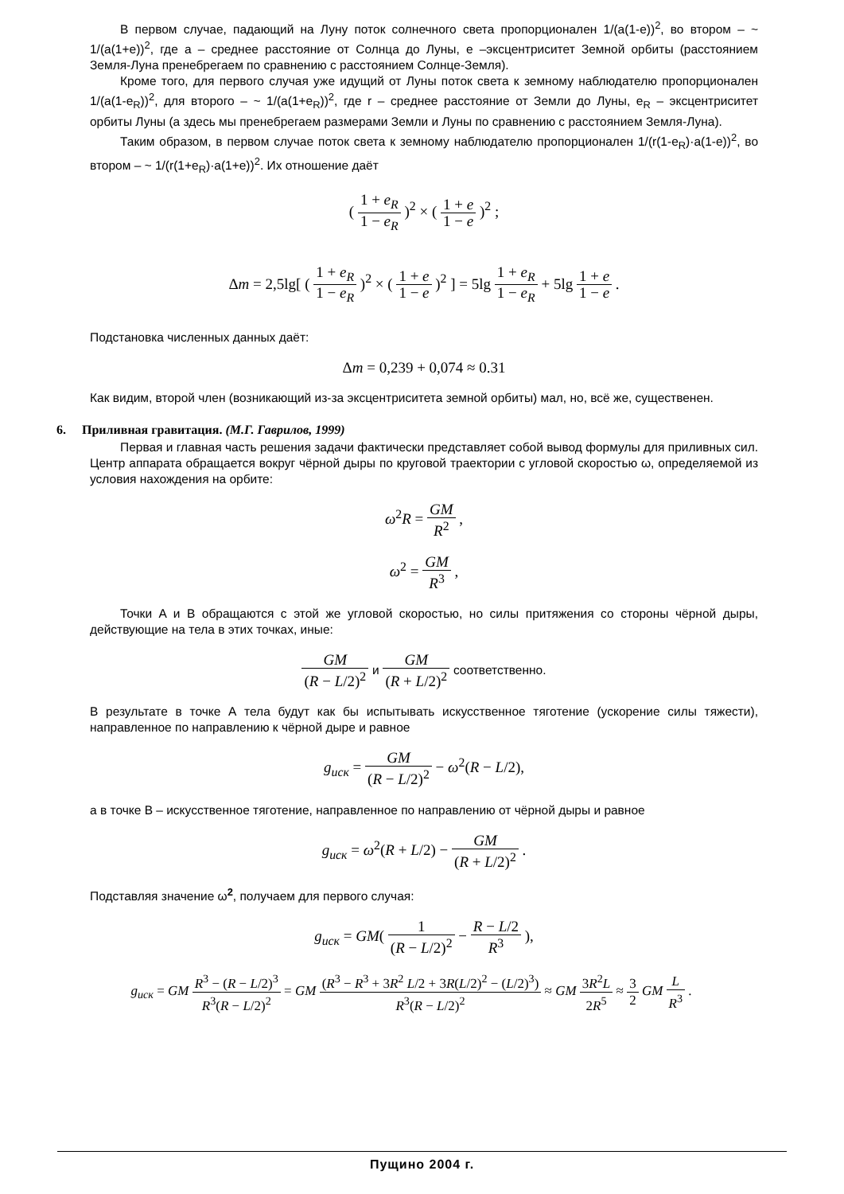В первом случае, падающий на Луну поток солнечного света пропорционален 1/(a(1-e))<sup>2</sup>, во втором – ~ 1/(a(1+e))<sup>2</sup>, где a – среднее расстояние от Солнца до Луны, e –эксцентриситет Земной орбиты (расстоянием Земля-Луна пренебрегаем по сравнению с расстоянием Солнце-Земля).
Кроме того, для первого случая уже идущий от Луны поток света к земному наблюдателю пропорционален 1/(a(1-e<sub>R</sub>))<sup>2</sup>, для второго – ~ 1/(a(1+e<sub>R</sub>))<sup>2</sup>, где r – среднее расстояние от Земли до Луны, e<sub>R</sub> – эксцентриситет орбиты Луны (а здесь мы пренебрегаем размерами Земли и Луны по сравнению с расстоянием Земля-Луна).
Таким образом, в первом случае поток света к земному наблюдателю пропорционален 1/(r(1-e<sub>R</sub>)·a(1-e))<sup>2</sup>, во втором – ~ 1/(r(1+e<sub>R</sub>)·a(1+e))<sup>2</sup>. Их отношение даёт
( 1 + e<sub>R</sub> 1 − e<sub>R</sub> )<sup>2</sup> × ( 1 + e 1 − e )<sup>2</sup> ;
Δm = 2,5lg[ ( 1 + e<sub>R</sub> 1 − e<sub>R</sub> )<sup>2</sup> × ( 1 + e 1 − e )<sup>2</sup> ] = 5lg 1 + e<sub>R</sub> 1 − e<sub>R</sub> + 5lg 1 + e 1 − e .
Подстановка численных данных даёт:
Δm = 0,239 + 0,074 ≈ 0.31
Как видим, второй член (возникающий из-за эксцентриситета земной орбиты) мал, но, всё же, существенен.
6. Приливная гравитация. (М.Г. Гаврилов, 1999)
Первая и главная часть решения задачи фактически представляет собой вывод формулы для приливных сил. Центр аппарата обращается вокруг чёрной дыры по круговой траектории с угловой скоростью ω, определяемой из условия нахождения на орбите:
ω<sup>2</sup>R = GM R<sup>2</sup> ,
ω<sup>2</sup> = GM R<sup>3</sup> ,
Точки A и B обращаются с этой же угловой скоростью, но силы притяжения со стороны чёрной дыры, действующие на тела в этих точках, иные:
GM (R − L/2)<sup>2</sup> и GM (R + L/2)<sup>2</sup> соответственно.
В результате в точке А тела будут как бы испытывать искусственное тяготение (ускорение силы тяжести), направленное по направлению к чёрной дыре и равное
g<sub>иск</sub> = GM (R − L/2)<sup>2</sup> − ω<sup>2</sup>(R − L/2),
а в точке В – искусственное тяготение, направленное по направлению от чёрной дыры и равное
g<sub>иск</sub> = ω<sup>2</sup>(R + L/2) − GM (R + L/2)<sup>2</sup> .
Подставляя значение ω<sup>2</sup>, получаем для первого случая:
g<sub>иск</sub> = GM( 1 (R − L/2)<sup>2</sup> − R − L/2 R<sup>3</sup> ),
g<sub>иск</sub> = GM R<sup>3</sup> − (R − L/2)<sup>3</sup> R<sup>3</sup>(R − L/2)<sup>2</sup> = GM (R<sup>3</sup> − R<sup>3</sup> + 3R<sup>2</sup> L/2 + 3R(L/2)<sup>2</sup> − (L/2)<sup>3</sup>) R<sup>3</sup>(R − L/2)<sup>2</sup> ≈ GM 3R<sup>2</sup>L 2R<sup>5</sup> ≈ 3 2 GM L R<sup>3</sup> .
Пущино 2004 г.